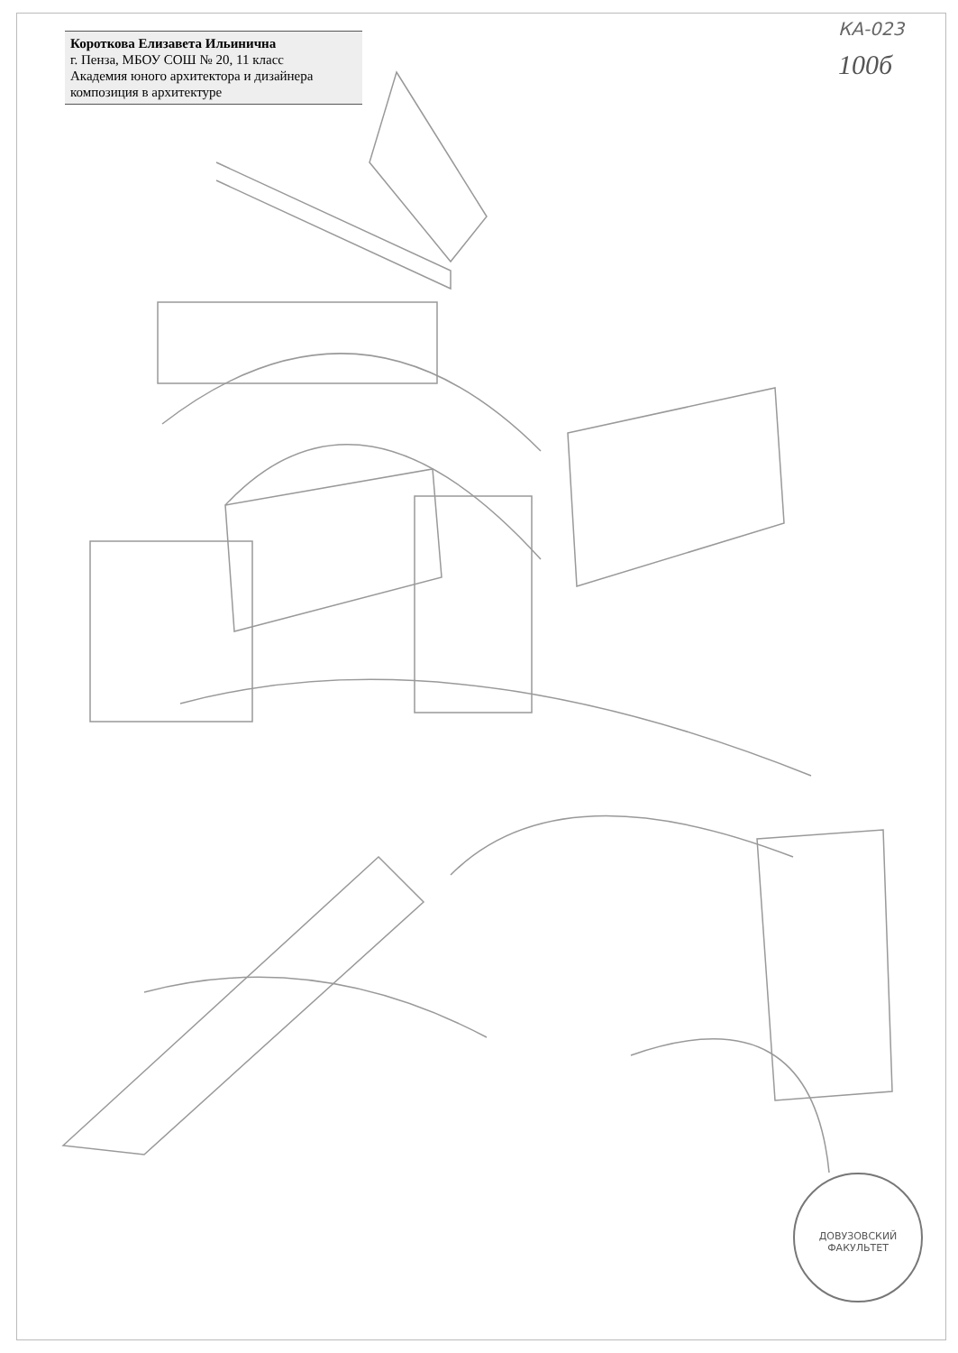Короткова Елизавета Ильинична
г. Пенза, МБОУ СОШ № 20, 11 класс
Академия юного архитектора и дизайнера
композиция в архитектуре
КА-023
100б
ДОВУЗОВСКИЙ ФАКУЛЬТЕТ